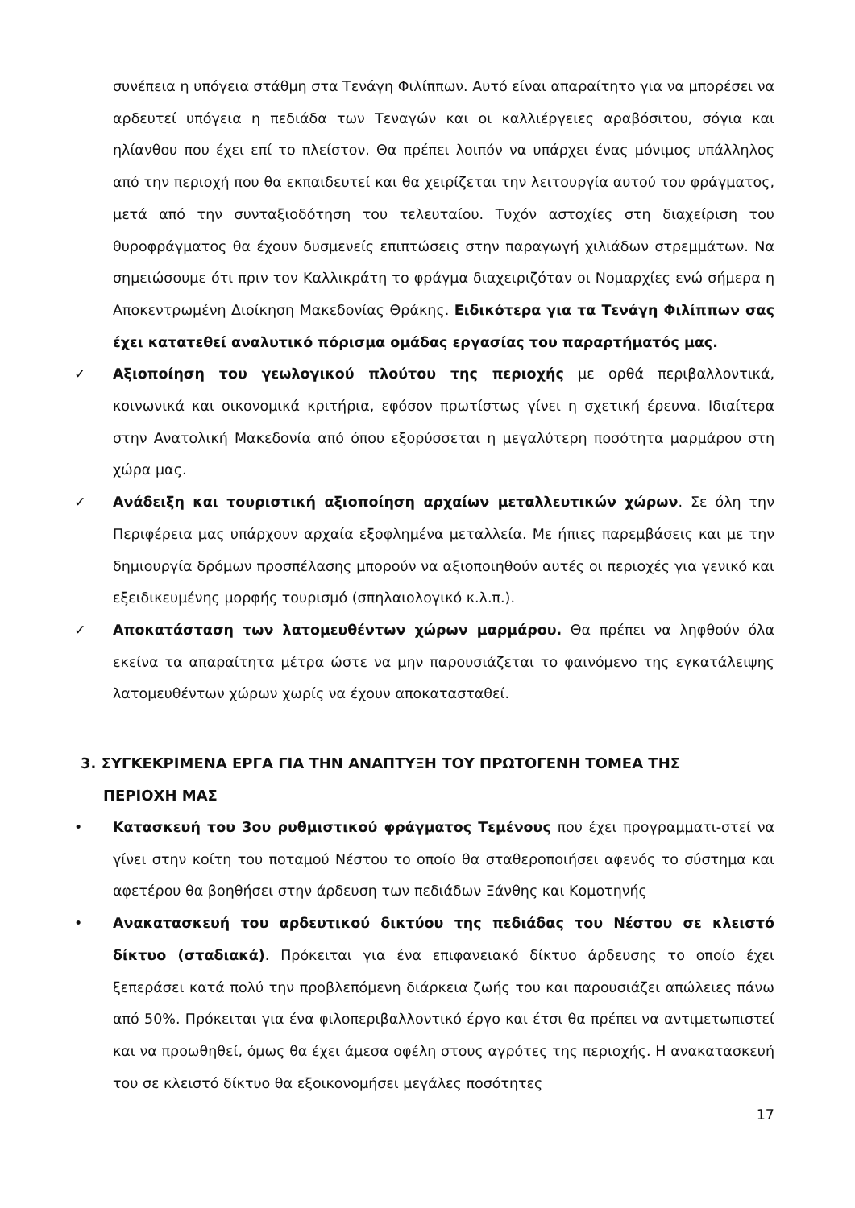συνέπεια η υπόγεια στάθμη στα Τενάγη Φιλίππων. Αυτό είναι απαραίτητο για να μπορέσει να αρδευτεί υπόγεια η πεδιάδα των Τεναγών και οι καλλιέργειες αραβόσιτου, σόγια και ηλίανθου που έχει επί το πλείστον. Θα πρέπει λοιπόν να υπάρχει ένας μόνιμος υπάλληλος από την περιοχή που θα εκπαιδευτεί και θα χειρίζεται την λειτουργία αυτού του φράγματος, μετά από την συνταξιοδότηση του τελευταίου. Τυχόν αστοχίες στη διαχείριση του θυροφράγματος θα έχουν δυσμενείς επιπτώσεις στην παραγωγή χιλιάδων στρεμμάτων. Να σημειώσουμε ότι πριν τον Καλλικράτη το φράγμα διαχειριζόταν οι Νομαρχίες ενώ σήμερα η Αποκεντρωμένη Διοίκηση Μακεδονίας Θράκης. Ειδικότερα για τα Τενάγη Φιλίππων σας έχει κατατεθεί αναλυτικό πόρισμα ομάδας εργασίας του παραρτήματός μας.
✓ Αξιοποίηση του γεωλογικού πλούτου της περιοχής με ορθά περιβαλλοντικά, κοινωνικά και οικονομικά κριτήρια, εφόσον πρωτίστως γίνει η σχετική έρευνα. Ιδιαίτερα στην Ανατολική Μακεδονία από όπου εξορύσσεται η μεγαλύτερη ποσότητα μαρμάρου στη χώρα μας.
✓ Ανάδειξη και τουριστική αξιοποίηση αρχαίων μεταλλευτικών χώρων. Σε όλη την Περιφέρεια μας υπάρχουν αρχαία εξοφλημένα μεταλλεία. Με ήπιες παρεμβάσεις και με την δημιουργία δρόμων προσπέλασης μπορούν να αξιοποιηθούν αυτές οι περιοχές για γενικό και εξειδικευμένης μορφής τουρισμό (σπηλαιολογικό κ.λ.π.).
✓ Αποκατάσταση των λατομευθέντων χώρων μαρμάρου. Θα πρέπει να ληφθούν όλα εκείνα τα απαραίτητα μέτρα ώστε να μην παρουσιάζεται το φαινόμενο της εγκατάλειψης λατομευθέντων χώρων χωρίς να έχουν αποκατασταθεί.
3. ΣΥΓΚΕΚΡΙΜΕΝΑ ΕΡΓΑ ΓΙΑ ΤΗΝ ΑΝΑΠΤΥΞΗ ΤΟΥ ΠΡΩΤΟΓΕΝΗ ΤΟΜΕΑ ΤΗΣ
ΠΕΡΙΟΧΗ ΜΑΣ
• Κατασκευή του 3ου ρυθμιστικού φράγματος Τεμένους που έχει προγραμματι-στεί να γίνει στην κοίτη του ποταμού Νέστου το οποίο θα σταθεροποιήσει αφενός το σύστημα και αφετέρου θα βοηθήσει στην άρδευση των πεδιάδων Ξάνθης και Κομοτηνής
• Ανακατασκευή του αρδευτικού δικτύου της πεδιάδας του Νέστου σε κλειστό δίκτυο (σταδιακά). Πρόκειται για ένα επιφανειακό δίκτυο άρδευσης το οποίο έχει ξεπεράσει κατά πολύ την προβλεπόμενη διάρκεια ζωής του και παρουσιάζει απώλειες πάνω από 50%. Πρόκειται για ένα φιλοπεριβαλλοντικό έργο και έτσι θα πρέπει να αντιμετωπιστεί και να προωθηθεί, όμως θα έχει άμεσα οφέλη στους αγρότες της περιοχής. Η ανακατασκευή του σε κλειστό δίκτυο θα εξοικονομήσει μεγάλες ποσότητες
17